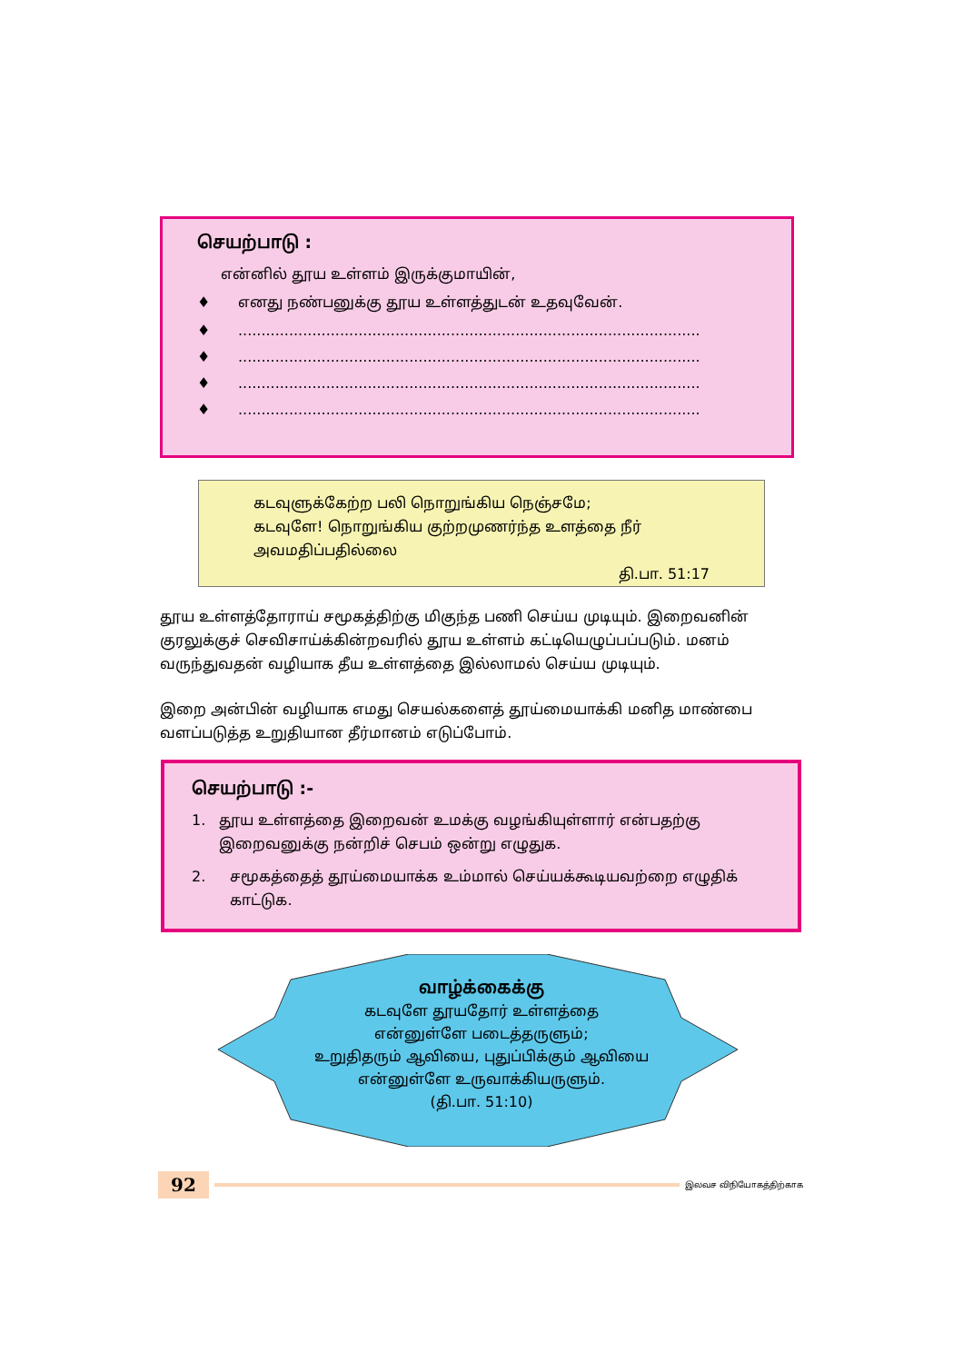செயற்பாடு :
என்னில் தூய உள்ளம் இருக்குமாயின்,
♦ எனது நண்பனுக்கு தூய உள்ளத்துடன் உதவுவேன்.
♦....................................................................................................
♦....................................................................................................
♦....................................................................................................
♦....................................................................................................
கடவுளுக்கேற்ற பலி நொறுங்கிய நெஞ்சமே;
கடவுளே! நொறுங்கிய குற்றமுணர்ந்த உளத்தை நீர் அவமதிப்பதில்லை
தி.பா. 51:17
தூய உள்ளத்தோராய் சமூகத்திற்கு மிகுந்த பணி செய்ய முடியும். இறைவனின் குரலுக்குச் செவிசாய்க்கின்றவரில் தூய உள்ளம் கட்டியெழுப்பப்படும். மனம் வருந்துவதன் வழியாக தீய உள்ளத்தை இல்லாமல் செய்ய முடியும்.
இறை அன்பின் வழியாக எமது செயல்களைத் தூய்மையாக்கி மனித மாண்பை வளப்படுத்த உறுதியான தீர்மானம் எடுப்போம்.
செயற்பாடு :-
1. தூய உள்ளத்தை இறைவன் உமக்கு வழங்கியுள்ளார் என்பதற்கு இறைவனுக்கு நன்றிச் செபம் ஒன்று எழுதுக.
2. சமூகத்தைத் தூய்மையாக்க உம்மால் செய்யக்கூடியவற்றை எழுதிக் காட்டுக.
வாழ்க்கைக்கு
கடவுளே தூயதோர் உள்ளத்தை
என்னுள்ளே படைத்தருளும்;
உறுதிதரும் ஆவியை, புதுப்பிக்கும் ஆவியை
என்னுள்ளே உருவாக்கியருளும்.
(தி.பா. 51:10)
92
இலவச விநியோகத்திற்காக